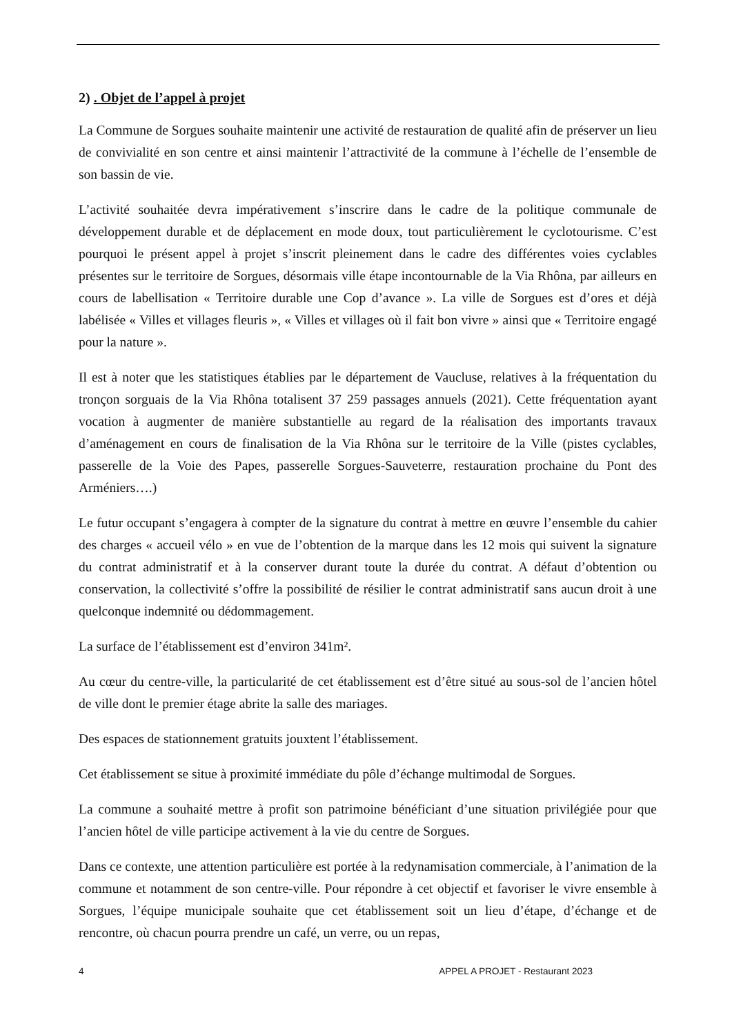2) . Objet de l’appel à projet
La Commune de Sorgues souhaite maintenir une activité de restauration de qualité afin de préserver un lieu de convivialité en son centre et ainsi maintenir l’attractivité de la commune à l’échelle de l’ensemble de son bassin de vie.
L’activité souhaitée devra impérativement s’inscrire dans le cadre de la politique communale de développement durable et de déplacement en mode doux, tout particulièrement le cyclotourisme. C’est pourquoi le présent appel à projet s’inscrit pleinement dans le cadre des différentes voies cyclables présentes sur le territoire de Sorgues, désormais ville étape incontournable de la Via Rhôna, par ailleurs en cours de labellisation « Territoire durable une Cop d’avance ». La ville de Sorgues est d’ores et déjà labélisée « Villes et villages fleuris », « Villes et villages où il fait bon vivre » ainsi que « Territoire engagé pour la nature ».
Il est à noter que les statistiques établies par le département de Vaucluse, relatives à la fréquentation du tronçon sorguais de la Via Rhôna totalisent 37 259 passages annuels (2021). Cette fréquentation ayant vocation à augmenter de manière substantielle au regard de la réalisation des importants travaux d’aménagement en cours de finalisation de la Via Rhôna sur le territoire de la Ville (pistes cyclables, passerelle de la Voie des Papes, passerelle Sorgues-Sauveterre, restauration prochaine du Pont des Arméniers….)
Le futur occupant s’engagera à compter de la signature du contrat à mettre en œuvre l’ensemble du cahier des charges « accueil vélo » en vue de l’obtention de la marque dans les 12 mois qui suivent la signature du contrat administratif et à la conserver durant toute la durée du contrat. A défaut d’obtention ou conservation, la collectivité s’offre la possibilité de résilier le contrat administratif sans aucun droit à une quelconque indemnité ou dédommagement.
La surface de l’établissement est d’environ 341m².
Au cœur du centre-ville, la particularité de cet établissement est d’être situé au sous-sol de l’ancien hôtel de ville dont le premier étage abrite la salle des mariages.
Des espaces de stationnement gratuits jouxtent l’établissement.
Cet établissement se situe à proximité immédiate du pôle d’échange multimodal de Sorgues.
La commune a souhaité mettre à profit son patrimoine bénéficiant d’une situation privilégiée pour que l’ancien hôtel de ville participe activement à la vie du centre de Sorgues.
Dans ce contexte, une attention particulière est portée à la redynamisation commerciale, à l’animation de la commune et notamment de son centre-ville. Pour répondre à cet objectif et favoriser le vivre ensemble à Sorgues, l’équipe municipale souhaite que cet établissement soit un lieu d’étape, d’échange et de rencontre, où chacun pourra prendre un café, un verre, ou un repas,
4 APPEL A PROJET - Restaurant 2023